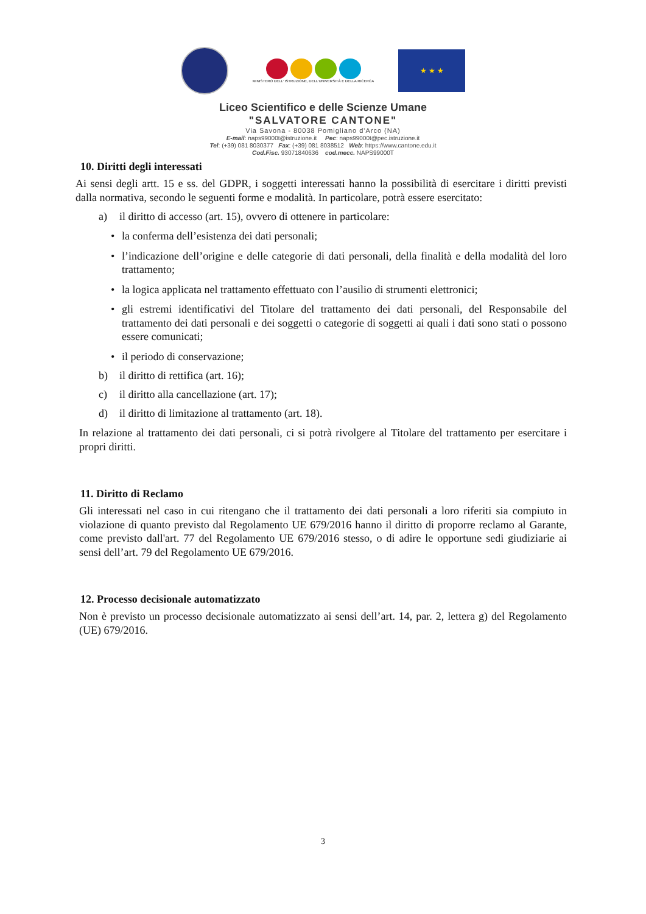MINISTERO DELL' ISTRUZIONE, DELL'UNIVERSITÀ E DELLA RICERCA
★ ★ ★
Liceo Scientifico e delle Scienze Umane
"SALVATORE CANTONE"
Via Savona - 80038 Pomigliano d'Arco (NA)
E-mail: naps99000t@istruzione.it Pec: naps99000t@pec.istruzione.it
Tel: (+39) 081 8030377 Fax: (+39) 081 8038512 Web: https://www.cantone.edu.it
Cod.Fisc. 93071840636 cod.mecc. NAPS99000T
10. Diritti degli interessati
Ai sensi degli artt. 15 e ss. del GDPR, i soggetti interessati hanno la possibilità di esercitare i diritti previsti dalla normativa, secondo le seguenti forme e modalità. In particolare, potrà essere esercitato:
a) il diritto di accesso (art. 15), ovvero di ottenere in particolare:
• la conferma dell’esistenza dei dati personali;
• l’indicazione dell’origine e delle categorie di dati personali, della finalità e della modalità del loro trattamento;
• la logica applicata nel trattamento effettuato con l’ausilio di strumenti elettronici;
• gli estremi identificativi del Titolare del trattamento dei dati personali, del Responsabile del trattamento dei dati personali e dei soggetti o categorie di soggetti ai quali i dati sono stati o possono essere comunicati;
• il periodo di conservazione;
b) il diritto di rettifica (art. 16);
c) il diritto alla cancellazione (art. 17);
d) il diritto di limitazione al trattamento (art. 18).
In relazione al trattamento dei dati personali, ci si potrà rivolgere al Titolare del trattamento per esercitare i propri diritti.
11. Diritto di Reclamo
Gli interessati nel caso in cui ritengano che il trattamento dei dati personali a loro riferiti sia compiuto in violazione di quanto previsto dal Regolamento UE 679/2016 hanno il diritto di proporre reclamo al Garante, come previsto dall'art. 77 del Regolamento UE 679/2016 stesso, o di adire le opportune sedi giudiziarie ai sensi dell’art. 79 del Regolamento UE 679/2016.
12. Processo decisionale automatizzato
Non è previsto un processo decisionale automatizzato ai sensi dell’art. 14, par. 2, lettera g) del Regolamento (UE) 679/2016.
3